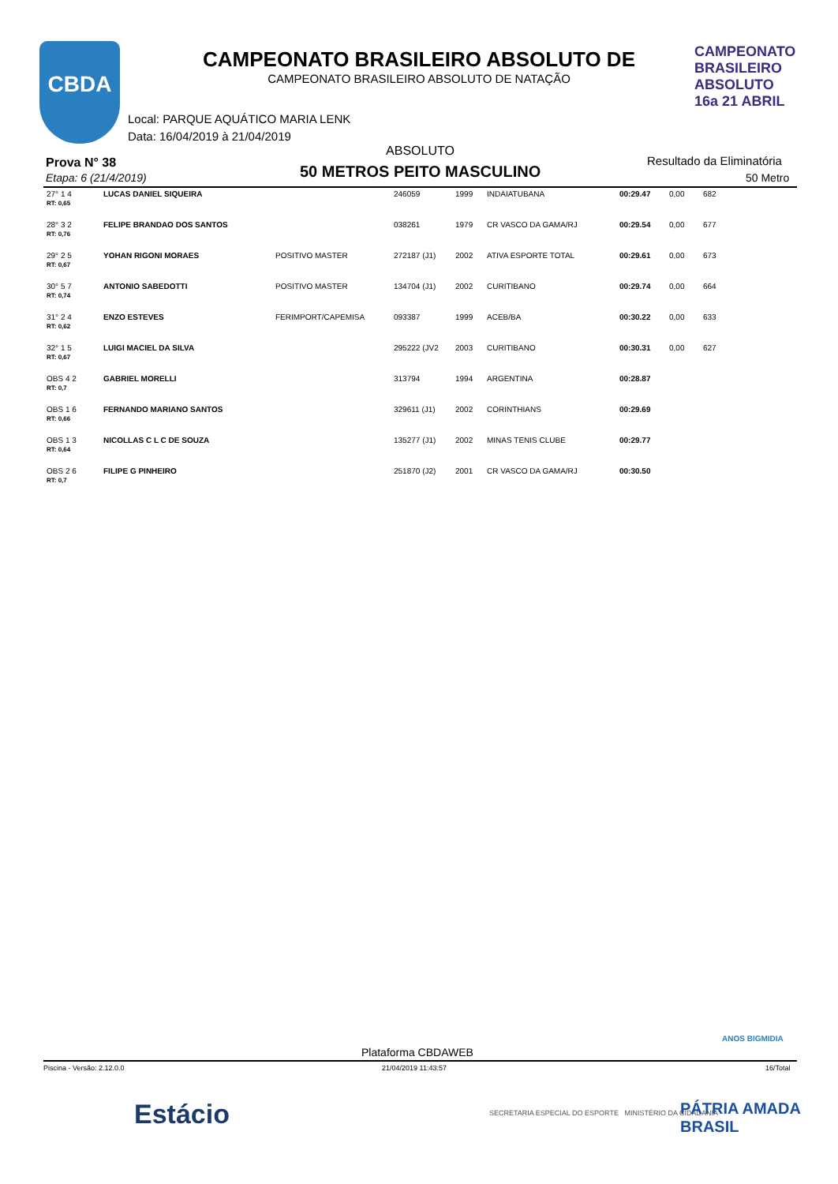CBDA
CAMPEONATO BRASILEIRO ABSOLUTO 16a 21 ABRIL
CAMPEONATO BRASILEIRO ABSOLUTO DE
CAMPEONATO BRASILEIRO ABSOLUTO DE NATAÇÃO
Local: PARQUE AQUÁTICO MARIA LENK
Data: 16/04/2019 à 21/04/2019
ABSOLUTO
Prova N° 38
Etapa: 6 (21/4/2019) 50 METROS PEITO MASCULINO
Resultado da Eliminatória
50 Metro
| 27° 1 4 RT: 0,65 | LUCAS DANIEL SIQUEIRA | | 246059 | 1999 | INDAIATUBANA | 00:29.47 | 0,00 | 682 |
| 28° 3 2 RT: 0,76 | FELIPE BRANDAO DOS SANTOS | | 038261 | 1979 | CR VASCO DA GAMA/RJ | 00:29.54 | 0,00 | 677 |
| 29° 2 5 RT: 0,67 | YOHAN RIGONI MORAES | POSITIVO MASTER | 272187 (J1) | 2002 | ATIVA ESPORTE TOTAL | 00:29.61 | 0,00 | 673 |
| 30° 5 7 RT: 0,74 | ANTONIO SABEDOTTI | POSITIVO MASTER | 134704 (J1) | 2002 | CURITIBANO | 00:29.74 | 0,00 | 664 |
| 31° 2 4 RT: 0,62 | ENZO ESTEVES | FERIMPORT/CAPEMISA | 093387 | 1999 | ACEB/BA | 00:30.22 | 0,00 | 633 |
| 32° 1 5 RT: 0,67 | LUIGI MACIEL DA SILVA | | 295222 (JV2 | 2003 | CURITIBANO | 00:30.31 | 0,00 | 627 |
| OBS 4 2 RT: 0,7 | GABRIEL MORELLI | | 313794 | 1994 | ARGENTINA | 00:28.87 | | |
| OBS 1 6 RT: 0,66 | FERNANDO MARIANO SANTOS | | 329611 (J1) | 2002 | CORINTHIANS | 00:29.69 | | |
| OBS 1 3 RT: 0,64 | NICOLLAS C L C DE SOUZA | | 135277 (J1) | 2002 | MINAS TENIS CLUBE | 00:29.77 | | |
| OBS 2 6 RT: 0,7 | FILIPE G PINHEIRO | | 251870 (J2) | 2001 | CR VASCO DA GAMA/RJ | 00:30.50 | | |
Plataforma CBDAWEB
ANOS BIGMIDIA
Piscina - Versão: 2.12.0.0 21/04/2019 11:43:57 16/Total
Estácio
SECRETARIA ESPECIAL DO ESPORTE MINISTÉRIO DA CIDADANIA
PÁTRIA AMADA BRASIL